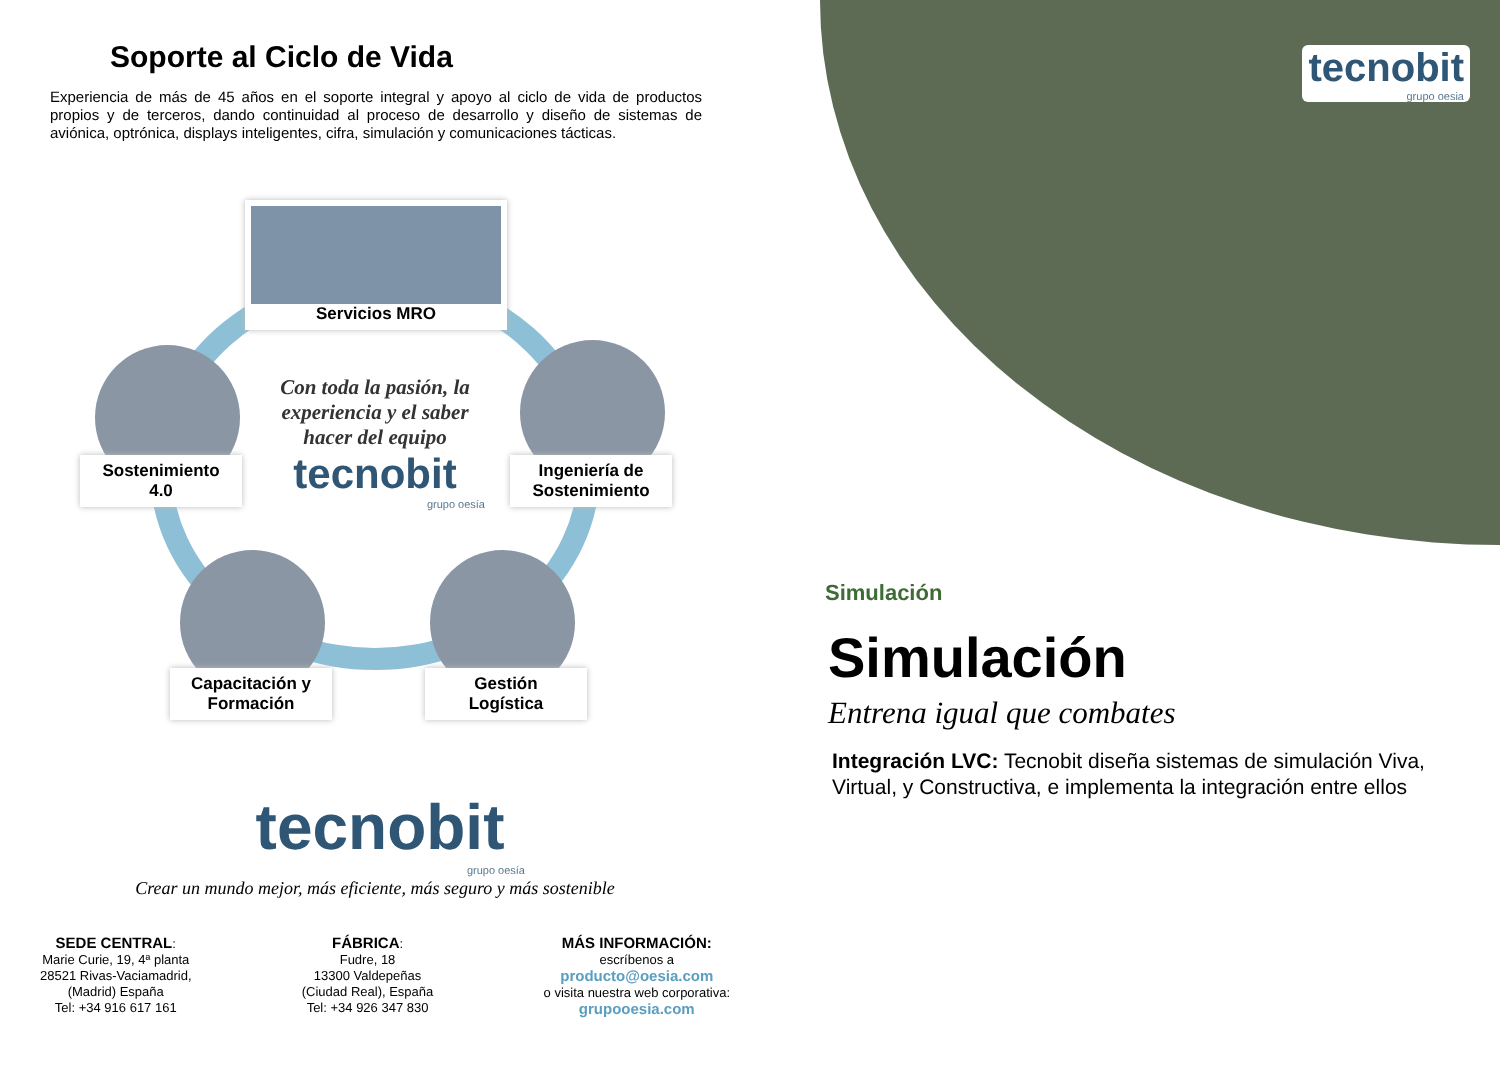Soporte al Ciclo de Vida
Experiencia de más de 45 años en el soporte integral y apoyo al ciclo de vida de productos propios y de terceros, dando continuidad al proceso de desarrollo y diseño de sistemas de aviónica, optrónica, displays inteligentes, cifra, simulación y comunicaciones tácticas.
Servicios MRO
Sostenimiento
4.0
Ingeniería de
Sostenimiento
Capacitación y
Formación
Gestión
Logística
Con toda la pasión, la experiencia y el saber hacer del equipo
tecnobit
grupo oesía
tecnobit
grupo oesía
Crear un mundo mejor, más eficiente, más seguro y más sostenible
SEDE CENTRAL:
Marie Curie, 19, 4ª planta
28521 Rivas-Vaciamadrid,
(Madrid) España
Tel: +34 916 617 161
FÁBRICA:
Fudre, 18
13300 Valdepeñas
(Ciudad Real), España
Tel: +34 926 347 830
MÁS INFORMACIÓN:
escríbenos a
producto@oesia.com
o visita nuestra web corporativa:
grupooesia.com
tecnobit
grupo oesia
Simulación
Simulación
Entrena igual que combates
Integración LVC: Tecnobit diseña sistemas de simulación Viva, Virtual, y Constructiva, e implementa la integración entre ellos